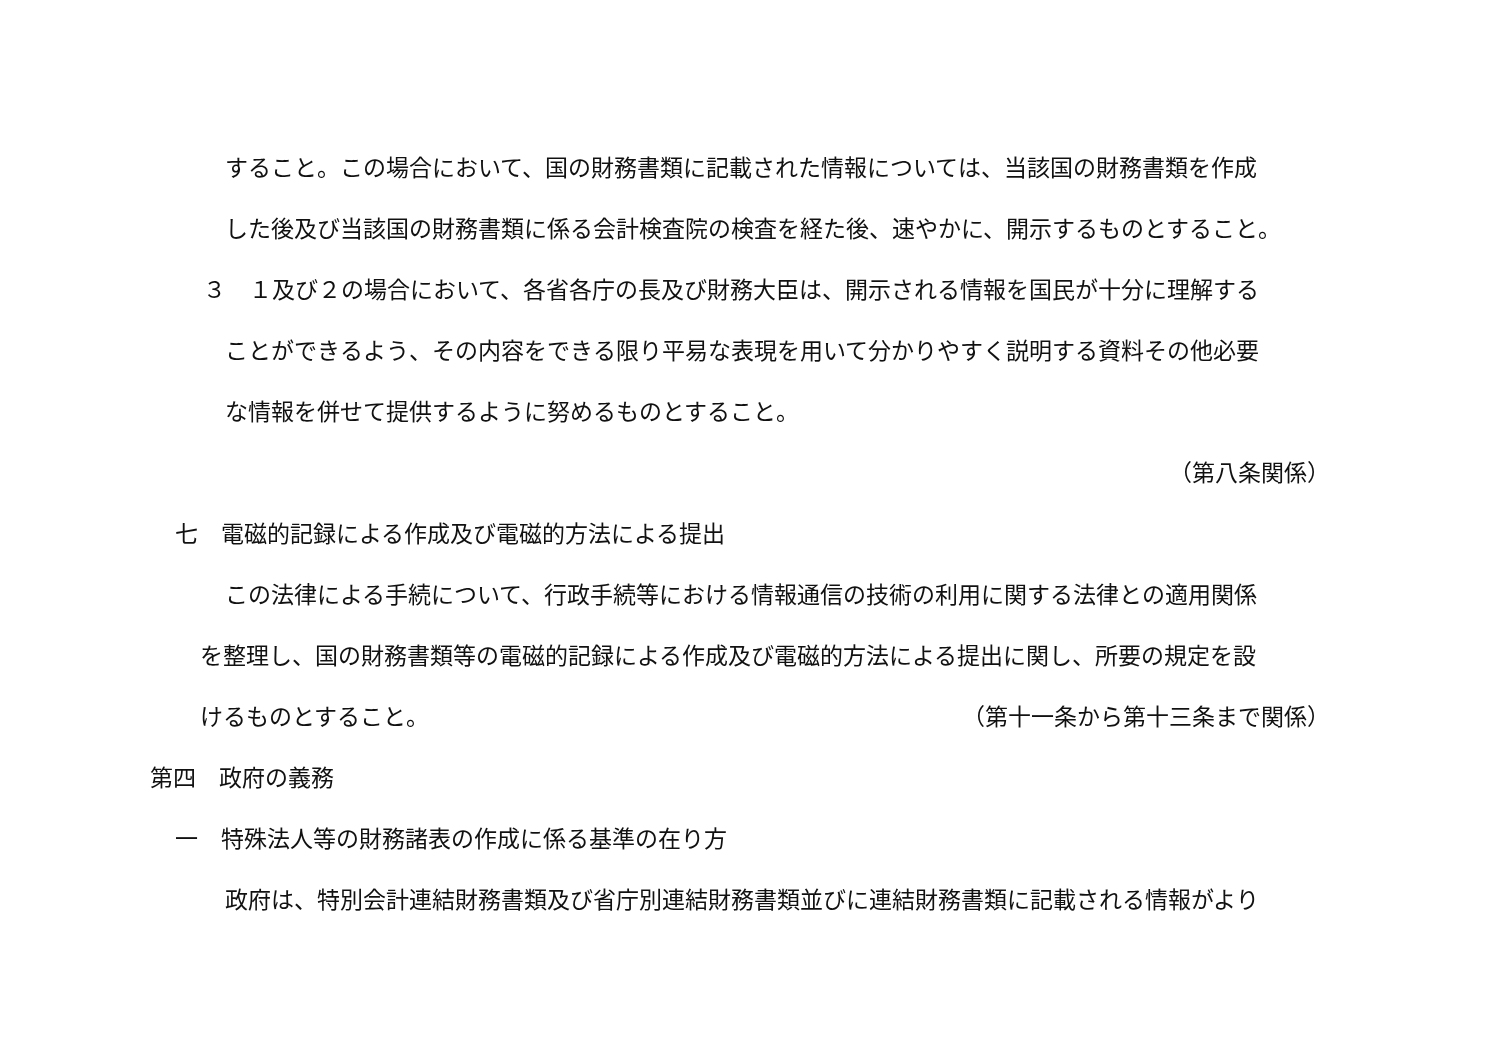すること。この場合において、国の財務書類に記載された情報については、当該国の財務書類を作成
した後及び当該国の財務書類に係る会計検査院の検査を経た後、速やかに、開示するものとすること。
３　１及び２の場合において、各省各庁の長及び財務大臣は、開示される情報を国民が十分に理解する
ことができるよう、その内容をできる限り平易な表現を用いて分かりやすく説明する資料その他必要
な情報を併せて提供するように努めるものとすること。
（第八条関係）
七　電磁的記録による作成及び電磁的方法による提出
この法律による手続について、行政手続等における情報通信の技術の利用に関する法律との適用関係
を整理し、国の財務書類等の電磁的記録による作成及び電磁的方法による提出に関し、所要の規定を設
けるものとすること。 （第十一条から第十三条まで関係）
第四　政府の義務
一　特殊法人等の財務諸表の作成に係る基準の在り方
政府は、特別会計連結財務書類及び省庁別連結財務書類並びに連結財務書類に記載される情報がより